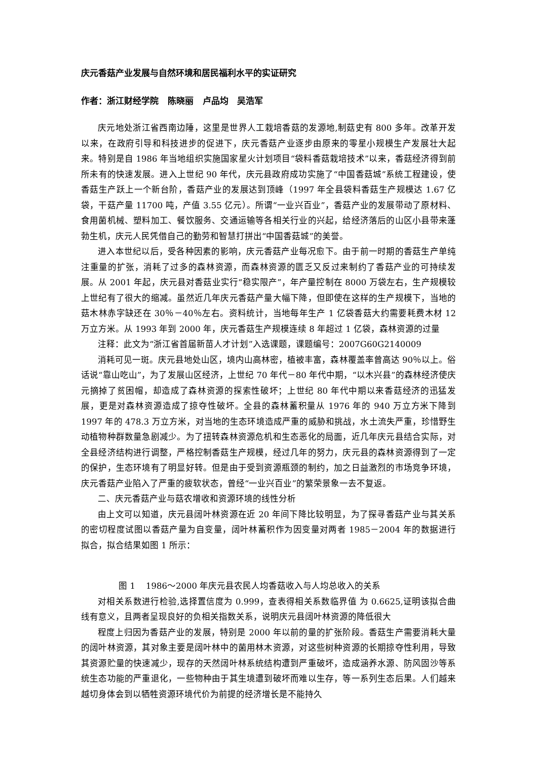庆元香菇产业发展与自然环境和居民福利水平的实证研究
作者：浙江财经学院 陈晓丽 卢品均 吴浩军
庆元地处浙江省西南边陲，这里是世界人工栽培香菇的发源地,制菇史有 800 多年。改革开发以来，在政府引导和科技进步的促进下，庆元香菇产业逐步由原来的零星小规模生产发展壮大起来。特别是自 1986 年当地组织实施国家星火计划项目“袋料香菇栽培技术”以来，香菇经济得到前所未有的快速发展。进入上世纪 90 年代，庆元县政府成功实施了“中国香菇城”系统工程建设，使香菇生产跃上一个新台阶，香菇产业的发展达到顶峰（1997 年全县袋料香菇生产规模达 1.67 亿袋，干菇产量 11700 吨，产值 3.55 亿元）。所谓“一业兴百业”，香菇产业的发展带动了原材料、食用菌机械、塑料加工、餐饮服务、交通运输等各相关行业的兴起，给经济落后的山区小县带来蓬勃生机，庆元人民凭借自己的勤劳和智慧打拼出“中国香菇城”的美誉。
进入本世纪以后，受各种因素的影响，庆元香菇产业每况愈下。由于前一时期的香菇生产单纯注重量的扩张，消耗了过多的森林资源，而森林资源的匮乏又反过来制约了香菇产业的可持续发展。从 2001 年起，庆元县对香菇业实行“稳实限产”，年产量控制在 8000 万袋左右，生产规模较上世纪有了很大的缩减。虽然近几年庆元香菇产量大幅下降，但即使在这样的生产规模下，当地的菇木林赤字缺还在 30％－40％左右。资料统计，当地每年生产 1 亿袋香菇大约需要耗费木材 12 万立方米。从 1993 年到 2000 年，庆元香菇生产规模连续 8 年超过 1 亿袋，森林资源的过量
注释：此文为“浙江省首届新苗人才计划”入选课题，课题编号：2007G60G2140009
消耗可见一斑。庆元县地处山区，境内山高林密，植被丰富，森林覆盖率曾高达 90％以上。俗话说“靠山吃山”，为了发展山区经济，上世纪 70 年代－80 年代中期，“以木兴县”的森林经济使庆元摘掉了贫困帽，却造成了森林资源的探索性破坏；上世纪 80 年代中期以来香菇经济的迅猛发展，更是对森林资源造成了掠夺性破坏。全县的森林蓄积量从 1976 年的 940 万立方米下降到 1997 年的 478.3 万立方米，对当地的生态环境造成严重的威胁和挑战，水土流失严重，珍惜野生动植物种群数量急剧减少。为了扭转森林资源危机和生态恶化的局面，近几年庆元县结合实际，对全县经济结构进行调整，严格控制香菇生产规模，经过几年的努力，庆元县的森林资源得到了一定的保护，生态环境有了明显好转。但是由于受到资源瓶颈的制约，加之日益激烈的市场竞争环境，庆元香菇产业陷入了严重的疲软状态，曾经“一业兴百业”的繁荣景象一去不复返。
二、庆元香菇产业与菇农增收和资源环境的线性分析
由上文可以知道，庆元县阔叶林资源在近 20 年间下降比较明显，为了探寻香菇产业与其关系的密切程度试图以香菇产量为自变量，阔叶林蓄积作为因变量对两者 1985－2004 年的数据进行拟合，拟合结果如图 1 所示：
图 1 1986～2000 年庆元县农民人均香菇收入与人均总收入的关系
对相关系数进行检验,选择置信度为 0.999，查表得相关系数临界值 为 0.6625,证明该拟合曲线有意义，且两者呈现良好的负相关指数关系，说明庆元县阔叶林资源的降低很大
程度上归因为香菇产业的发展，特别是 2000 年以前的量的扩张阶段。香菇生产需要消耗大量的阔叶林资源，其对象主要是阔叶林中的菌用林木资源，对这些树种资源的长期掠夺性利用，导致其资源贮量的快速减少，现存的天然阔叶林系统结构遭到严重破坏，造成涵养水源、防风固沙等系统生态功能的严重退化，一些物种由于其生境遭到破坏而难以生存，等一系列生态后果。人们越来越切身体会到以牺牲资源环境代价为前提的经济增长是不能持久